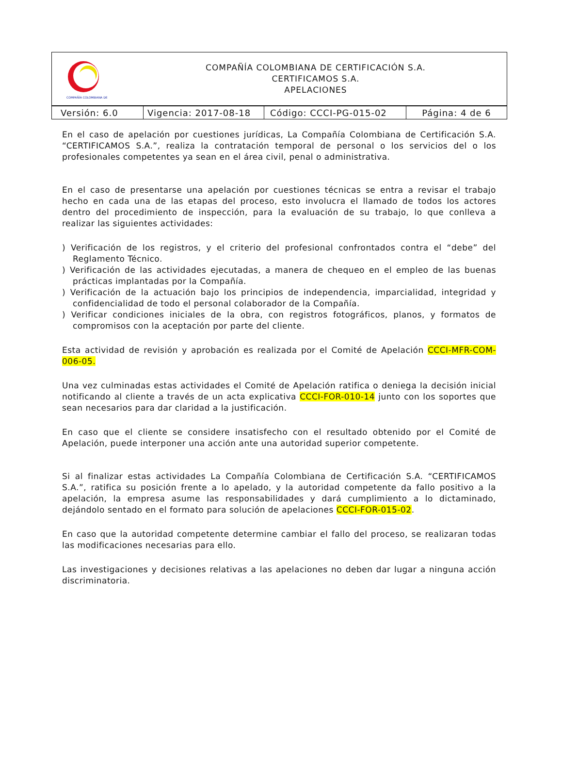| COMPAÑÍA COLOMBIANA DE | COMPAÑÍA COLOMBIANA DE CERTIFICACIÓN S.A. CERTIFICAMOS S.A. APELACIONES |
| Versión: 6.0 | Vigencia: 2017-08-18 | Código: CCCI-PG-015-02 | Página: 4 de 6 |
En el caso de apelación por cuestiones jurídicas, La Compañía Colombiana de Certificación S.A. “CERTIFICAMOS S.A.”, realiza la contratación temporal de personal o los servicios del o los profesionales competentes ya sean en el área civil, penal o administrativa.
En el caso de presentarse una apelación por cuestiones técnicas se entra a revisar el trabajo hecho en cada una de las etapas del proceso, esto involucra el llamado de todos los actores dentro del procedimiento de inspección, para la evaluación de su trabajo, lo que conlleva a realizar las siguientes actividades:
) Verificación de los registros, y el criterio del profesional confrontados contra el “debe” del Reglamento Técnico.
) Verificación de las actividades ejecutadas, a manera de chequeo en el empleo de las buenas prácticas implantadas por la Compañía.
) Verificación de la actuación bajo los principios de independencia, imparcialidad, integridad y confidencialidad de todo el personal colaborador de la Compañía.
) Verificar condiciones iniciales de la obra, con registros fotográficos, planos, y formatos de compromisos con la aceptación por parte del cliente.
Esta actividad de revisión y aprobación es realizada por el Comité de Apelación CCCI-MFR-COM-006-05.
Una vez culminadas estas actividades el Comité de Apelación ratifica o deniega la decisión inicial notificando al cliente a través de un acta explicativa CCCI-FOR-010-14 junto con los soportes que sean necesarios para dar claridad a la justificación.
En caso que el cliente se considere insatisfecho con el resultado obtenido por el Comité de Apelación, puede interponer una acción ante una autoridad superior competente.
Si al finalizar estas actividades La Compañía Colombiana de Certificación S.A. “CERTIFICAMOS S.A.”, ratifica su posición frente a lo apelado, y la autoridad competente da fallo positivo a la apelación, la empresa asume las responsabilidades y dará cumplimiento a lo dictaminado, dejándolo sentado en el formato para solución de apelaciones CCCI-FOR-015-02.
En caso que la autoridad competente determine cambiar el fallo del proceso, se realizaran todas las modificaciones necesarias para ello.
Las investigaciones y decisiones relativas a las apelaciones no deben dar lugar a ninguna acción discriminatoria.